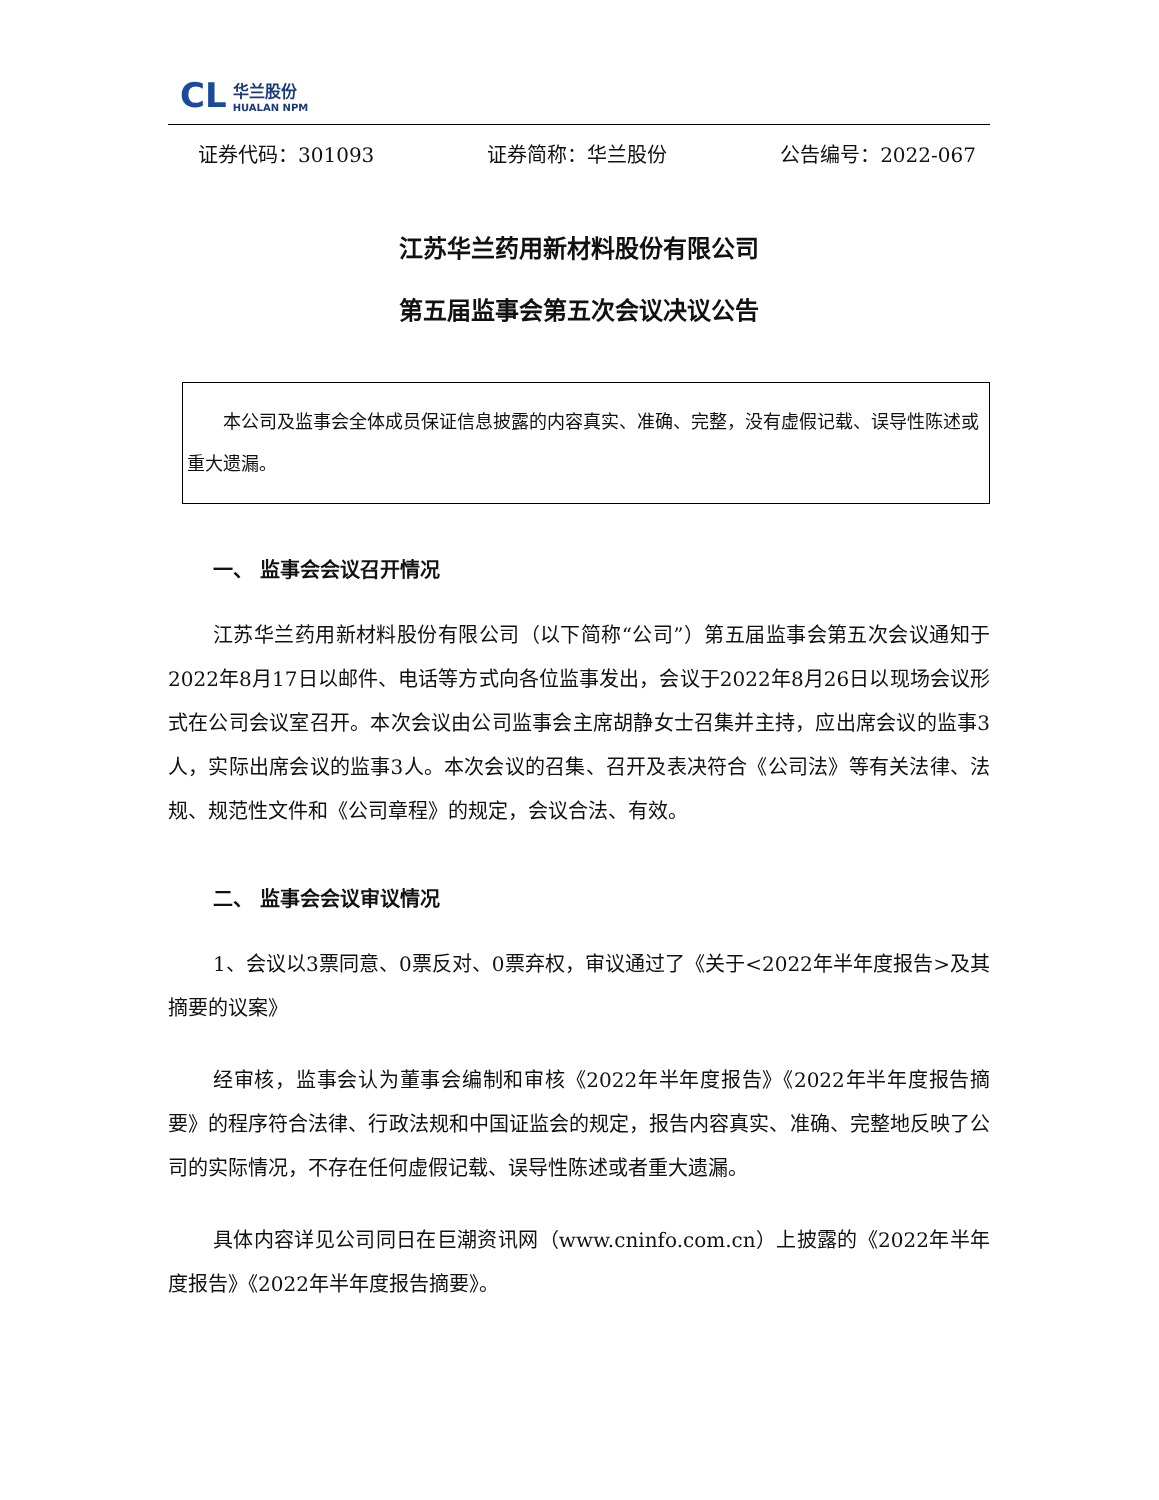CL
华兰股份
HUALAN NPM
证券代码：301093 证券简称：华兰股份 公告编号：2022-067
江苏华兰药用新材料股份有限公司
第五届监事会第五次会议决议公告
  本公司及监事会全体成员保证信息披露的内容真实、准确、完整，没有虚假记载、误导性陈述或重大遗漏。
一、 监事会会议召开情况
江苏华兰药用新材料股份有限公司（以下简称“公司”）第五届监事会第五次会议通知于2022年8月17日以邮件、电话等方式向各位监事发出，会议于2022年8月26日以现场会议形式在公司会议室召开。本次会议由公司监事会主席胡静女士召集并主持，应出席会议的监事3人，实际出席会议的监事3人。本次会议的召集、召开及表决符合《公司法》等有关法律、法规、规范性文件和《公司章程》的规定，会议合法、有效。
二、 监事会会议审议情况
1、会议以3票同意、0票反对、0票弃权，审议通过了《关于<2022年半年度报告>及其摘要的议案》
经审核，监事会认为董事会编制和审核《2022年半年度报告》《2022年半年度报告摘要》的程序符合法律、行政法规和中国证监会的规定，报告内容真实、准确、完整地反映了公司的实际情况，不存在任何虚假记载、误导性陈述或者重大遗漏。
具体内容详见公司同日在巨潮资讯网（www.cninfo.com.cn）上披露的《2022年半年度报告》《2022年半年度报告摘要》。